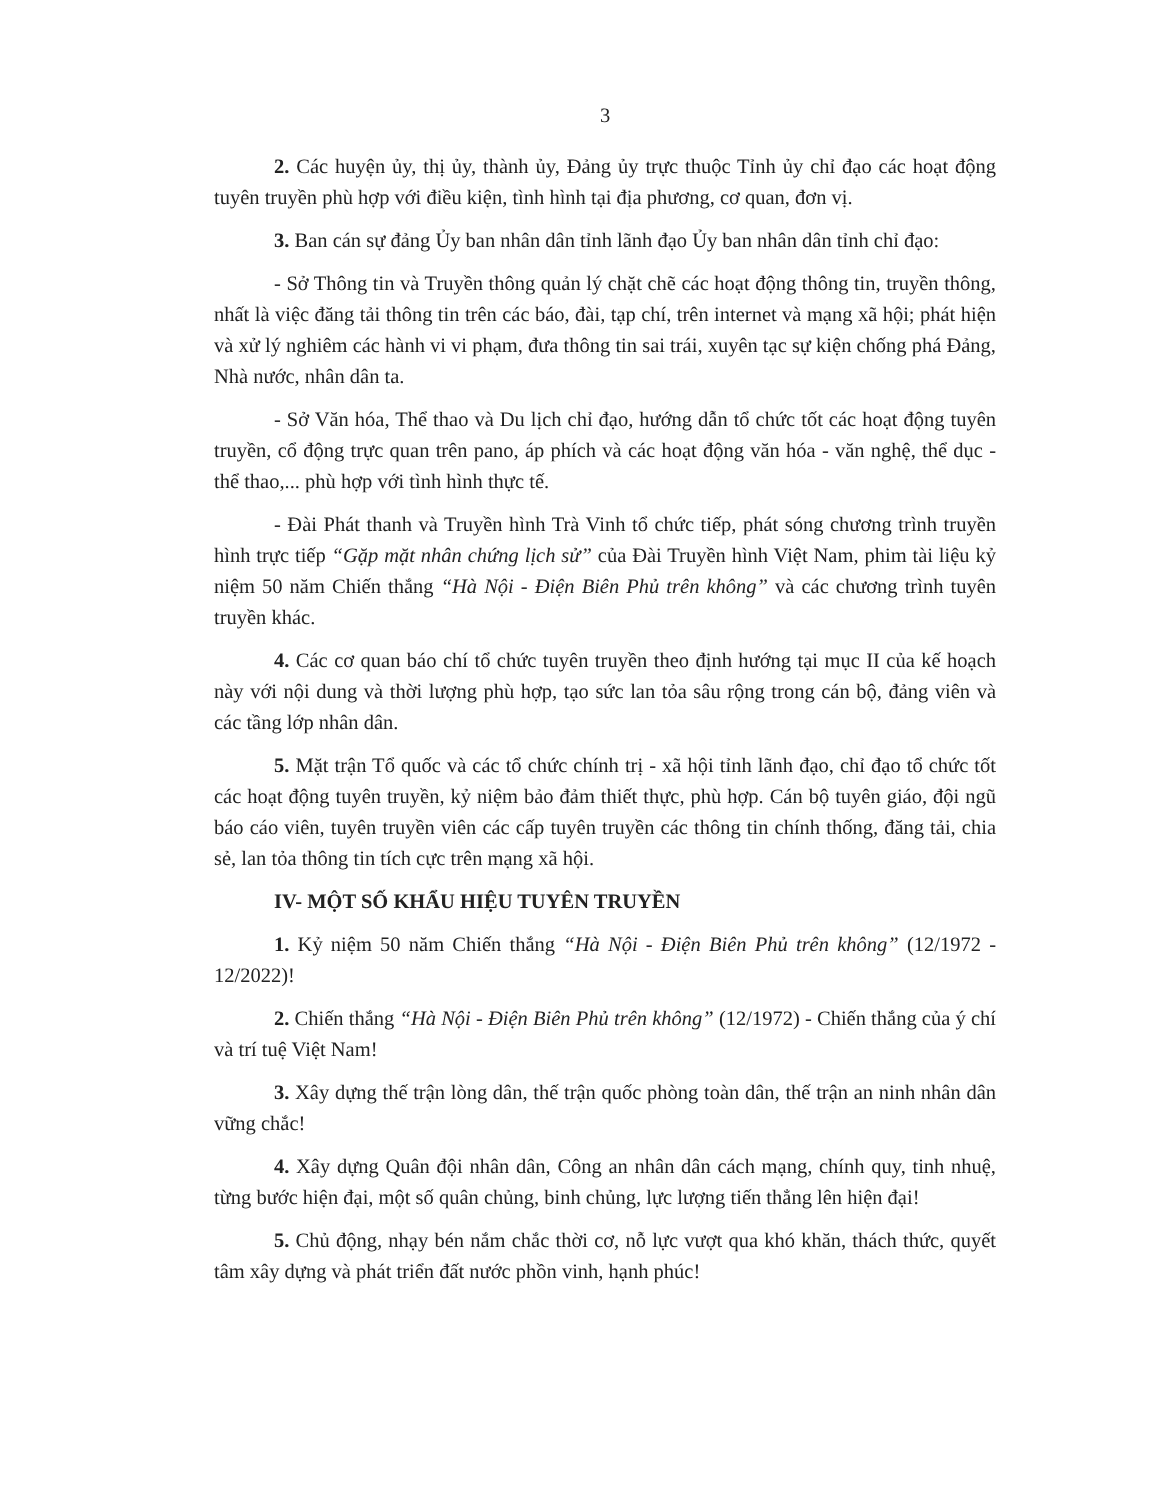3
2. Các huyện ủy, thị ủy, thành ủy, Đảng ủy trực thuộc Tỉnh ủy chỉ đạo các hoạt động tuyên truyền phù hợp với điều kiện, tình hình tại địa phương, cơ quan, đơn vị.
3. Ban cán sự đảng Ủy ban nhân dân tỉnh lãnh đạo Ủy ban nhân dân tỉnh chỉ đạo:
- Sở Thông tin và Truyền thông quản lý chặt chẽ các hoạt động thông tin, truyền thông, nhất là việc đăng tải thông tin trên các báo, đài, tạp chí, trên internet và mạng xã hội; phát hiện và xử lý nghiêm các hành vi vi phạm, đưa thông tin sai trái, xuyên tạc sự kiện chống phá Đảng, Nhà nước, nhân dân ta.
- Sở Văn hóa, Thể thao và Du lịch chỉ đạo, hướng dẫn tổ chức tốt các hoạt động tuyên truyền, cổ động trực quan trên pano, áp phích và các hoạt động văn hóa - văn nghệ, thể dục - thể thao,... phù hợp với tình hình thực tế.
- Đài Phát thanh và Truyền hình Trà Vinh tổ chức tiếp, phát sóng chương trình truyền hình trực tiếp “Gặp mặt nhân chứng lịch sử” của Đài Truyền hình Việt Nam, phim tài liệu kỷ niệm 50 năm Chiến thắng “Hà Nội - Điện Biên Phủ trên không” và các chương trình tuyên truyền khác.
4. Các cơ quan báo chí tổ chức tuyên truyền theo định hướng tại mục II của kế hoạch này với nội dung và thời lượng phù hợp, tạo sức lan tỏa sâu rộng trong cán bộ, đảng viên và các tầng lớp nhân dân.
5. Mặt trận Tổ quốc và các tổ chức chính trị - xã hội tỉnh lãnh đạo, chỉ đạo tổ chức tốt các hoạt động tuyên truyền, kỷ niệm bảo đảm thiết thực, phù hợp. Cán bộ tuyên giáo, đội ngũ báo cáo viên, tuyên truyền viên các cấp tuyên truyền các thông tin chính thống, đăng tải, chia sẻ, lan tỏa thông tin tích cực trên mạng xã hội.
IV- MỘT SỐ KHẨU HIỆU TUYÊN TRUYỀN
1. Kỷ niệm 50 năm Chiến thắng “Hà Nội - Điện Biên Phủ trên không” (12/1972 - 12/2022)!
2. Chiến thắng “Hà Nội - Điện Biên Phủ trên không” (12/1972) - Chiến thắng của ý chí và trí tuệ Việt Nam!
3. Xây dựng thế trận lòng dân, thế trận quốc phòng toàn dân, thế trận an ninh nhân dân vững chắc!
4. Xây dựng Quân đội nhân dân, Công an nhân dân cách mạng, chính quy, tinh nhuệ, từng bước hiện đại, một số quân chủng, binh chủng, lực lượng tiến thẳng lên hiện đại!
5. Chủ động, nhạy bén nắm chắc thời cơ, nỗ lực vượt qua khó khăn, thách thức, quyết tâm xây dựng và phát triển đất nước phồn vinh, hạnh phúc!